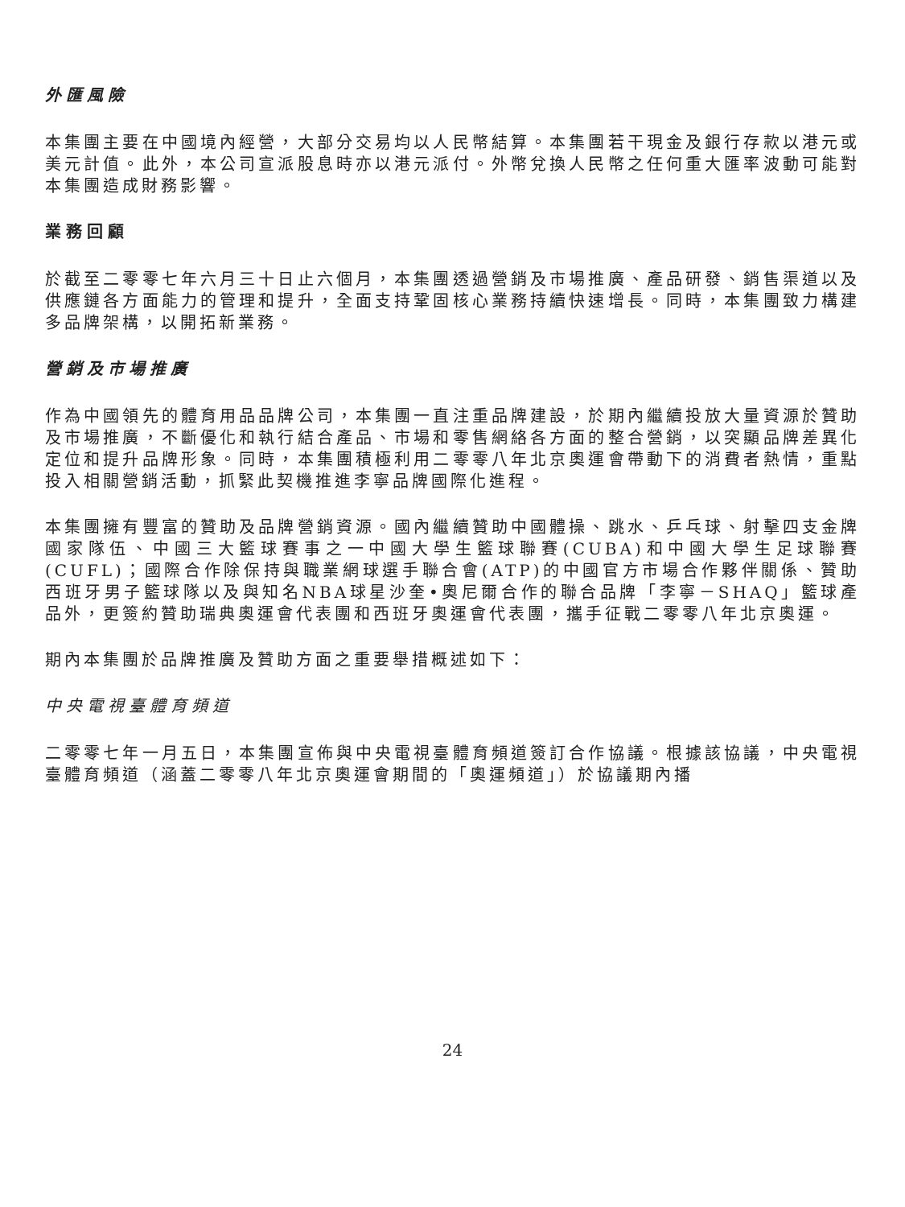外匯風險
本集團主要在中國境內經營，大部分交易均以人民幣結算。本集團若干現金及銀行存款以港元或美元計值。此外，本公司宣派股息時亦以港元派付。外幣兌換人民幣之任何重大匯率波動可能對本集團造成財務影響。
業務回顧
於截至二零零七年六月三十日止六個月，本集團透過營銷及市場推廣、產品研發、銷售渠道以及供應鏈各方面能力的管理和提升，全面支持鞏固核心業務持續快速增長。同時，本集團致力構建多品牌架構，以開拓新業務。
營銷及市場推廣
作為中國領先的體育用品品牌公司，本集團一直注重品牌建設，於期內繼續投放大量資源於贊助及市場推廣，不斷優化和執行結合產品、市場和零售網絡各方面的整合營銷，以突顯品牌差異化定位和提升品牌形象。同時，本集團積極利用二零零八年北京奧運會帶動下的消費者熱情，重點投入相關營銷活動，抓緊此契機推進李寧品牌國際化進程。
本集團擁有豐富的贊助及品牌營銷資源。國內繼續贊助中國體操、跳水、乒乓球、射擊四支金牌國家隊伍、中國三大籃球賽事之一中國大學生籃球聯賽(CUBA)和中國大學生足球聯賽(CUFL)；國際合作除保持與職業網球選手聯合會(ATP)的中國官方市場合作夥伴關係、贊助西班牙男子籃球隊以及與知名NBA球星沙奎•奧尼爾合作的聯合品牌「李寧－SHAQ」籃球產品外，更簽約贊助瑞典奧運會代表團和西班牙奧運會代表團，攜手征戰二零零八年北京奧運。
期內本集團於品牌推廣及贊助方面之重要舉措概述如下：
中央電視臺體育頻道
二零零七年一月五日，本集團宣佈與中央電視臺體育頻道簽訂合作協議。根據該協議，中央電視臺體育頻道（涵蓋二零零八年北京奧運會期間的「奧運頻道」）於協議期內播
24